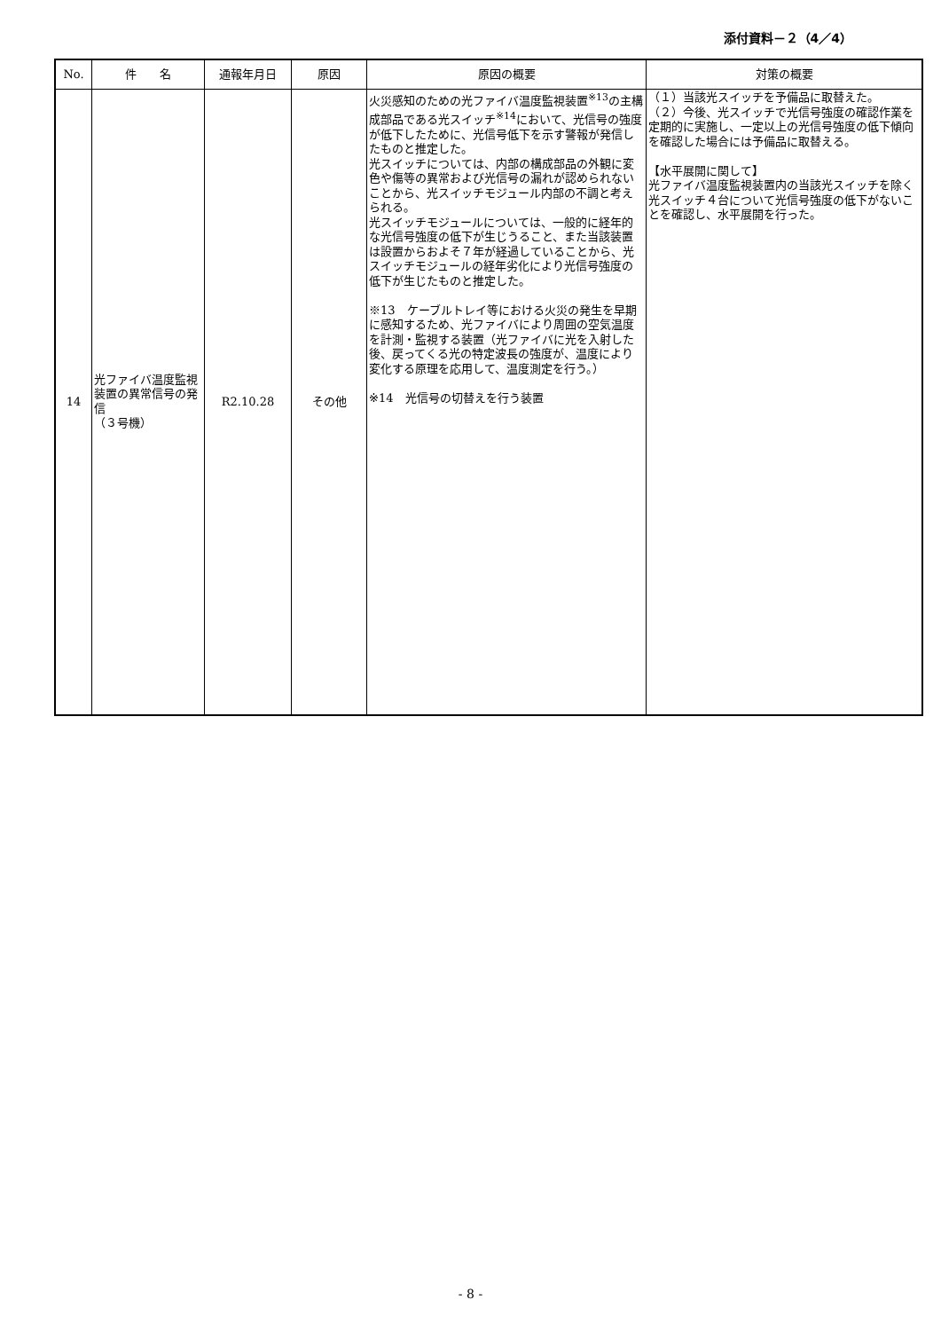添付資料－２（4／4）
| No. | 件 名 | 通報年月日 | 原因 | 原因の概要 | 対策の概要 |
| --- | --- | --- | --- | --- | --- |
| 14 | 光ファイバ温度監視装置の異常信号の発信 （３号機） | R2.10.28 | その他 | 火災感知のための光ファイバ温度監視装置<sup>※13</sup>の主構成部品である光スイッチ<sup>※14</sup>において、光信号の強度が低下したために、光信号低下を示す警報が発信したものと推定した。 光スイッチについては、内部の構成部品の外観に変色や傷等の異常および光信号の漏れが認められないことから、光スイッチモジュール内部の不調と考えられる。 光スイッチモジュールについては、一般的に経年的な光信号強度の低下が生じうること、また当該装置は設置からおよそ７年が経過していることから、光スイッチモジュールの経年劣化により光信号強度の低下が生じたものと推定した。 ※13 ケーブルトレイ等における火災の発生を早期に感知するため、光ファイバにより周囲の空気温度を計測・監視する装置（光ファイバに光を入射した後、戻ってくる光の特定波長の強度が、温度により変化する原理を応用して、温度測定を行う。） ※14 光信号の切替えを行う装置 | （１）当該光スイッチを予備品に取替えた。 （２）今後、光スイッチで光信号強度の確認作業を定期的に実施し、一定以上の光信号強度の低下傾向を確認した場合には予備品に取替える。 【水平展開に関して】 光ファイバ温度監視装置内の当該光スイッチを除く光スイッチ４台について光信号強度の低下がないことを確認し、水平展開を行った。 |
- 8 -